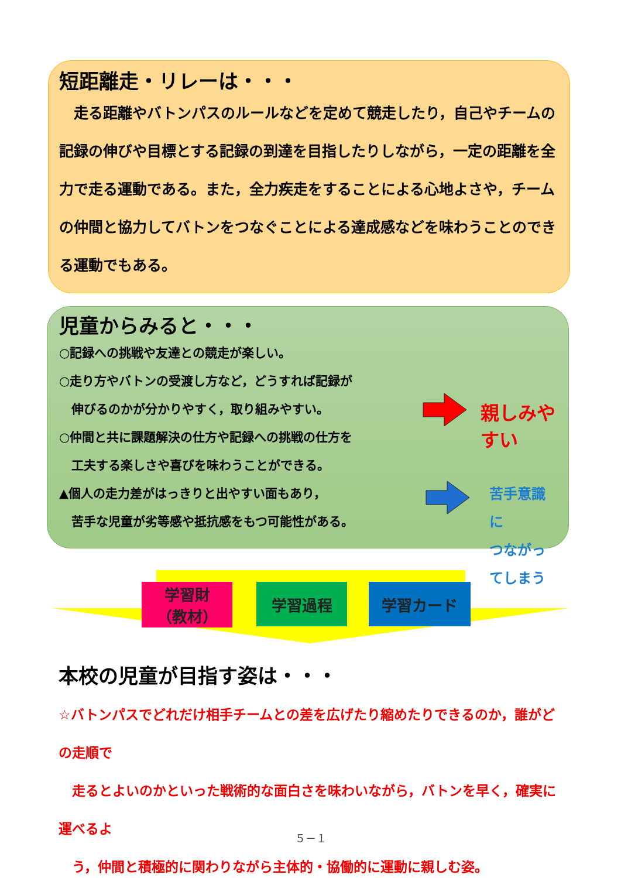短距離走・リレーは・・・
　走る距離やバトンパスのルールなどを定めて競走したり，自己やチームの記録の伸びや目標とする記録の到達を目指したりしながら，一定の距離を全力で走る運動である。また，全力疾走をすることによる心地よさや，チームの仲間と協力してバトンをつなぐことによる達成感などを味わうことのできる運動でもある。
児童からみると・・・
○記録への挑戦や友達との競走が楽しい。
○走り方やバトンの受渡し方など，どうすれば記録が
　伸びるのかが分かりやすく，取り組みやすい。
○仲間と共に課題解決の仕方や記録への挑戦の仕方を
　工夫する楽しさや喜びを味わうことができる。
▲個人の走力差がはっきりと出やすい面もあり，
　苦手な児童が劣等感や抵抗感をもつ可能性がある。
親しみやすい
苦手意識に
つながってしまう
学習財
（教材）
学習過程 学習カード
本校の児童が目指す姿は・・・
☆バトンパスでどれだけ相手チームとの差を広げたり縮めたりできるのか，誰がどの走順で
　走るとよいのかといった戦術的な面白さを味わいながら，バトンを早く，確実に運べるよ
　う，仲間と積極的に関わりながら主体的・協働的に運動に親しむ姿。
５－１